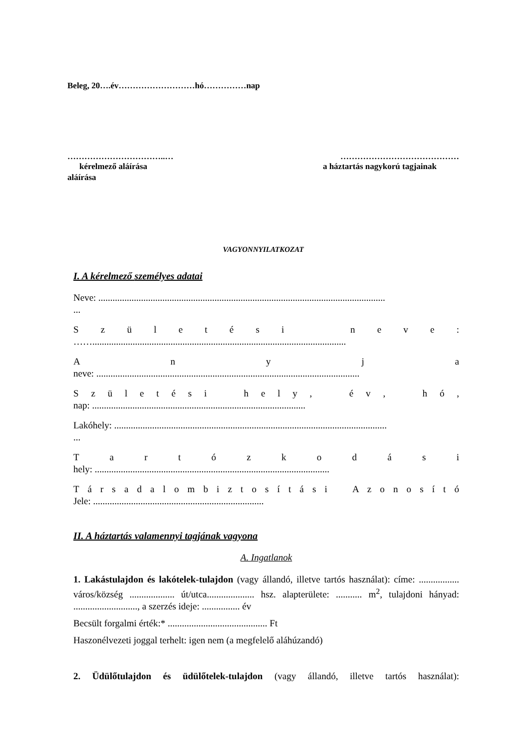Beleg, 20….év………………………hó……………nap
……………………………..… ……………………………………
kérelmező aláírása a háztartás nagykorú tagjainak
aláírása
VAGYONNYILATKOZAT
I. A kérelmező személyes adatai
Neve: .........................................................................................................................
...
S z ü l e t é s i n e v e :
……...........................................................................................................
A n y j a
neve: ...............................................................................................................
S z ü l e t é s i h e l y , é v , h ó ,
nap: ..........................................................................................
Lakóhely: ...................................................................................................................
...
T a r t ó z k o d á s i
hely: ...................................................................................................
T á r s a d a l o m b i z t o s í t á s i A z o n o s í t ó
Jele: ........................................................................
II. A háztartás valamennyi tagjának vagyona
A. Ingatlanok
1. Lakástulajdon és lakótelek-tulajdon (vagy állandó, illetve tartós használat): címe: ................. város/község ................... út/utca.................... hsz. alapterülete: ........... m<sup>2</sup>, tulajdoni hányad: ..........................., a szerzés ideje: ................ év
Becsült forgalmi érték:* .......................................... Ft
Haszonélvezeti joggal terhelt: igen nem (a megfelelő aláhúzandó)
2. Üdülőtulajdon és üdülőtelek-tulajdon (vagy állandó, illetve tartós használat):